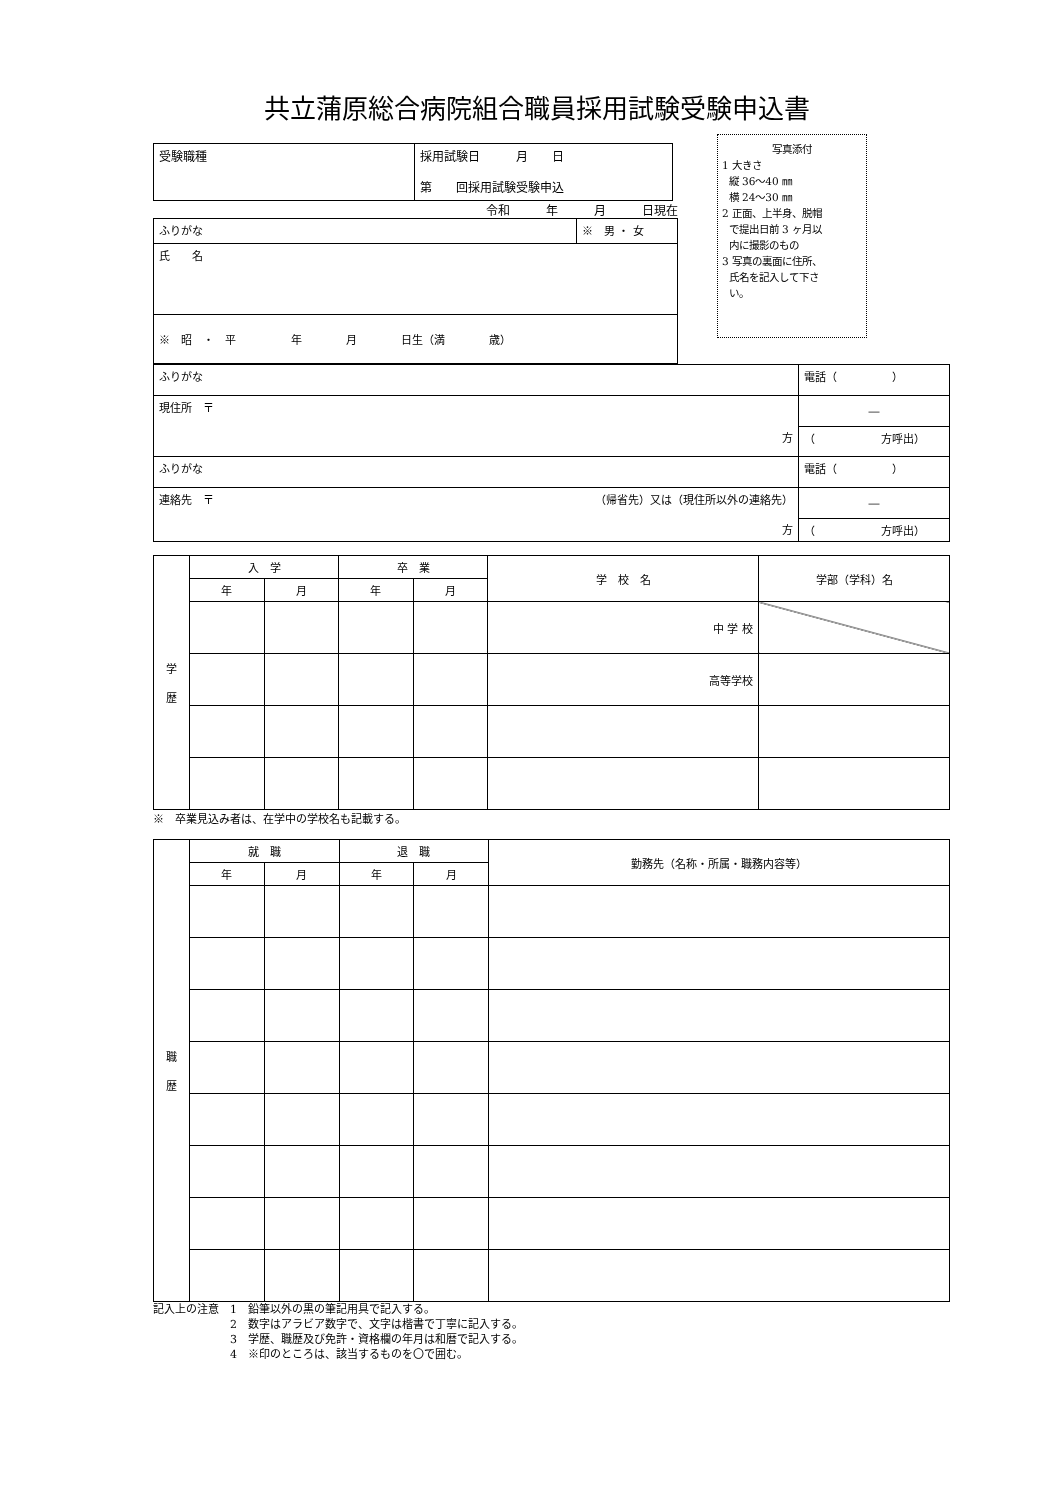共立蒲原総合病院組合職員採用試験受験申込書
写真添付
1 大きさ
縦 36〜40 ㎜
横 24〜30 ㎜
2 正面、上半身、脱帽
で提出日前 3 ヶ月以
内に撮影のもの
3 写真の裏面に住所、
氏名を記入して下さ
い。
| 受験職種 | 採用試験日 月 日 第 回採用試験受験申込 |
令和　　　年　　　月　　　日現在
| ふりがな | ※ 男 ・ 女 |
| 氏 名 | |
| ※ 昭 ・ 平 年 月 日生（満 歳） | |
| ふりがな | 電話（ ） |
| 現住所 〒 方 | ― |
| | （ 方呼出） |
| ふりがな | 電話（ ） |
| 連絡先 〒 （帰省先）又は（現住所以外の連絡先） 方 | ― |
| | （ 方呼出） |
| 学 歴 | 入 学 | | 卒 業 | | 学 校 名 | 学部（学科）名 |
| | 年 | 月 | 年 | 月 | | |
| | | | | | 中 学 校 | |
| | | | | | 高等学校 | |
※　卒業見込み者は、在学中の学校名も記載する。
| 職 歴 | 就 職 | | 退 職 | | 勤務先（名称・所属・職務内容等） |
| | 年 | 月 | 年 | 月 | |
記入上の注意　1　鉛筆以外の黒の筆記用具で記入する。
　　　　　　　2　数字はアラビア数字で、文字は楷書で丁寧に記入する。
　　　　　　　3　学歴、職歴及び免許・資格欄の年月は和暦で記入する。
　　　　　　　4　※印のところは、該当するものを〇で囲む。